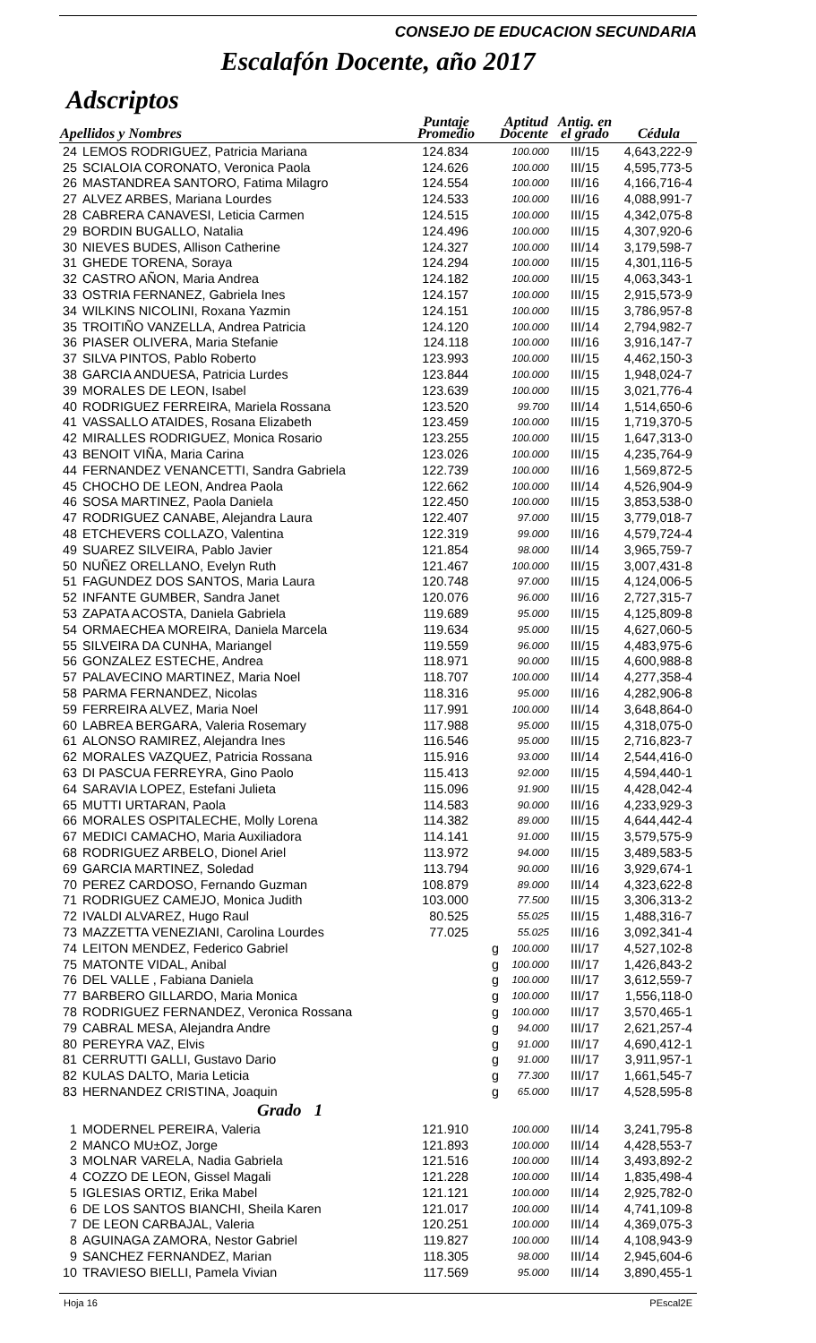CONSEJO DE EDUCACION SECUNDARIA
Escalafón Docente, año 2017
Adscriptos
| Apellidos y Nombres | | Puntaje Promedio | Aptitud Docente | | Antig. en el grado | Cédula |
| --- | --- | --- | --- | --- | --- | --- |
| 24 | LEMOS RODRIGUEZ, Patricia Mariana | 124.834 | | 100.000 | III/15 | 4,643,222-9 |
| 25 | SCIALOIA CORONATO, Veronica Paola | 124.626 | | 100.000 | III/15 | 4,595,773-5 |
| 26 | MASTANDREA SANTORO, Fatima Milagro | 124.554 | | 100.000 | III/16 | 4,166,716-4 |
| 27 | ALVEZ ARBES, Mariana Lourdes | 124.533 | | 100.000 | III/16 | 4,088,991-7 |
| 28 | CABRERA CANAVESI, Leticia Carmen | 124.515 | | 100.000 | III/15 | 4,342,075-8 |
| 29 | BORDIN BUGALLO, Natalia | 124.496 | | 100.000 | III/15 | 4,307,920-6 |
| 30 | NIEVES BUDES, Allison Catherine | 124.327 | | 100.000 | III/14 | 3,179,598-7 |
| 31 | GHEDE TORENA, Soraya | 124.294 | | 100.000 | III/15 | 4,301,116-5 |
| 32 | CASTRO AÑON, Maria Andrea | 124.182 | | 100.000 | III/15 | 4,063,343-1 |
| 33 | OSTRIA FERNANEZ, Gabriela Ines | 124.157 | | 100.000 | III/15 | 2,915,573-9 |
| 34 | WILKINS NICOLINI, Roxana Yazmin | 124.151 | | 100.000 | III/15 | 3,786,957-8 |
| 35 | TROITIÑO VANZELLA, Andrea Patricia | 124.120 | | 100.000 | III/14 | 2,794,982-7 |
| 36 | PIASER OLIVERA, Maria Stefanie | 124.118 | | 100.000 | III/16 | 3,916,147-7 |
| 37 | SILVA PINTOS, Pablo Roberto | 123.993 | | 100.000 | III/15 | 4,462,150-3 |
| 38 | GARCIA ANDUESA, Patricia Lurdes | 123.844 | | 100.000 | III/15 | 1,948,024-7 |
| 39 | MORALES DE LEON, Isabel | 123.639 | | 100.000 | III/15 | 3,021,776-4 |
| 40 | RODRIGUEZ FERREIRA, Mariela Rossana | 123.520 | | 99.700 | III/14 | 1,514,650-6 |
| 41 | VASSALLO ATAIDES, Rosana Elizabeth | 123.459 | | 100.000 | III/15 | 1,719,370-5 |
| 42 | MIRALLES RODRIGUEZ, Monica Rosario | 123.255 | | 100.000 | III/15 | 1,647,313-0 |
| 43 | BENOIT VIÑA, Maria Carina | 123.026 | | 100.000 | III/15 | 4,235,764-9 |
| 44 | FERNANDEZ VENANCETTI, Sandra Gabriela | 122.739 | | 100.000 | III/16 | 1,569,872-5 |
| 45 | CHOCHO DE LEON, Andrea Paola | 122.662 | | 100.000 | III/14 | 4,526,904-9 |
| 46 | SOSA MARTINEZ, Paola Daniela | 122.450 | | 100.000 | III/15 | 3,853,538-0 |
| 47 | RODRIGUEZ CANABE, Alejandra Laura | 122.407 | | 97.000 | III/15 | 3,779,018-7 |
| 48 | ETCHEVERS COLLAZO, Valentina | 122.319 | | 99.000 | III/16 | 4,579,724-4 |
| 49 | SUAREZ SILVEIRA, Pablo Javier | 121.854 | | 98.000 | III/14 | 3,965,759-7 |
| 50 | NUÑEZ ORELLANO, Evelyn Ruth | 121.467 | | 100.000 | III/15 | 3,007,431-8 |
| 51 | FAGUNDEZ DOS SANTOS, Maria Laura | 120.748 | | 97.000 | III/15 | 4,124,006-5 |
| 52 | INFANTE GUMBER, Sandra Janet | 120.076 | | 96.000 | III/16 | 2,727,315-7 |
| 53 | ZAPATA ACOSTA, Daniela Gabriela | 119.689 | | 95.000 | III/15 | 4,125,809-8 |
| 54 | ORMAECHEA MOREIRA, Daniela Marcela | 119.634 | | 95.000 | III/15 | 4,627,060-5 |
| 55 | SILVEIRA DA CUNHA, Mariangel | 119.559 | | 96.000 | III/15 | 4,483,975-6 |
| 56 | GONZALEZ ESTECHE, Andrea | 118.971 | | 90.000 | III/15 | 4,600,988-8 |
| 57 | PALAVECINO MARTINEZ, Maria Noel | 118.707 | | 100.000 | III/14 | 4,277,358-4 |
| 58 | PARMA FERNANDEZ, Nicolas | 118.316 | | 95.000 | III/16 | 4,282,906-8 |
| 59 | FERREIRA ALVEZ, Maria Noel | 117.991 | | 100.000 | III/14 | 3,648,864-0 |
| 60 | LABREA BERGARA, Valeria Rosemary | 117.988 | | 95.000 | III/15 | 4,318,075-0 |
| 61 | ALONSO RAMIREZ, Alejandra Ines | 116.546 | | 95.000 | III/15 | 2,716,823-7 |
| 62 | MORALES VAZQUEZ, Patricia Rossana | 115.916 | | 93.000 | III/14 | 2,544,416-0 |
| 63 | DI PASCUA FERREYRA, Gino Paolo | 115.413 | | 92.000 | III/15 | 4,594,440-1 |
| 64 | SARAVIA LOPEZ, Estefani Julieta | 115.096 | | 91.900 | III/15 | 4,428,042-4 |
| 65 | MUTTI URTARAN, Paola | 114.583 | | 90.000 | III/16 | 4,233,929-3 |
| 66 | MORALES OSPITALECHE, Molly Lorena | 114.382 | | 89.000 | III/15 | 4,644,442-4 |
| 67 | MEDICI CAMACHO, Maria Auxiliadora | 114.141 | | 91.000 | III/15 | 3,579,575-9 |
| 68 | RODRIGUEZ ARBELO, Dionel Ariel | 113.972 | | 94.000 | III/15 | 3,489,583-5 |
| 69 | GARCIA MARTINEZ, Soledad | 113.794 | | 90.000 | III/16 | 3,929,674-1 |
| 70 | PEREZ CARDOSO, Fernando Guzman | 108.879 | | 89.000 | III/14 | 4,323,622-8 |
| 71 | RODRIGUEZ CAMEJO, Monica Judith | 103.000 | | 77.500 | III/15 | 3,306,313-2 |
| 72 | IVALDI ALVAREZ, Hugo Raul | 80.525 | | 55.025 | III/15 | 1,488,316-7 |
| 73 | MAZZETTA VENEZIANI, Carolina Lourdes | 77.025 | | 55.025 | III/16 | 3,092,341-4 |
| 74 | LEITON MENDEZ, Federico Gabriel | | g | 100.000 | III/17 | 4,527,102-8 |
| 75 | MATONTE VIDAL, Anibal | | g | 100.000 | III/17 | 1,426,843-2 |
| 76 | DEL VALLE , Fabiana Daniela | | g | 100.000 | III/17 | 3,612,559-7 |
| 77 | BARBERO GILLARDO, Maria Monica | | g | 100.000 | III/17 | 1,556,118-0 |
| 78 | RODRIGUEZ FERNANDEZ, Veronica Rossana | | g | 100.000 | III/17 | 3,570,465-1 |
| 79 | CABRAL MESA, Alejandra Andre | | g | 94.000 | III/17 | 2,621,257-4 |
| 80 | PEREYRA VAZ, Elvis | | g | 91.000 | III/17 | 4,690,412-1 |
| 81 | CERRUTTI GALLI, Gustavo Dario | | g | 91.000 | III/17 | 3,911,957-1 |
| 82 | KULAS DALTO, Maria Leticia | | g | 77.300 | III/17 | 1,661,545-7 |
| 83 | HERNANDEZ CRISTINA, Joaquin | | g | 65.000 | III/17 | 4,528,595-8 |
| | Grado 1 | | | | | |
| 1 | MODERNEL PEREIRA, Valeria | 121.910 | | 100.000 | III/14 | 3,241,795-8 |
| 2 | MANCO MU±OZ, Jorge | 121.893 | | 100.000 | III/14 | 4,428,553-7 |
| 3 | MOLNAR VARELA, Nadia Gabriela | 121.516 | | 100.000 | III/14 | 3,493,892-2 |
| 4 | COZZO DE LEON, Gissel Magali | 121.228 | | 100.000 | III/14 | 1,835,498-4 |
| 5 | IGLESIAS ORTIZ, Erika Mabel | 121.121 | | 100.000 | III/14 | 2,925,782-0 |
| 6 | DE LOS SANTOS BIANCHI, Sheila Karen | 121.017 | | 100.000 | III/14 | 4,741,109-8 |
| 7 | DE LEON CARBAJAL, Valeria | 120.251 | | 100.000 | III/14 | 4,369,075-3 |
| 8 | AGUINAGA ZAMORA, Nestor Gabriel | 119.827 | | 100.000 | III/14 | 4,108,943-9 |
| 9 | SANCHEZ FERNANDEZ, Marian | 118.305 | | 98.000 | III/14 | 2,945,604-6 |
| 10 | TRAVIESO BIELLI, Pamela Vivian | 117.569 | | 95.000 | III/14 | 3,890,455-1 |
Hoja 16 PEscal2E